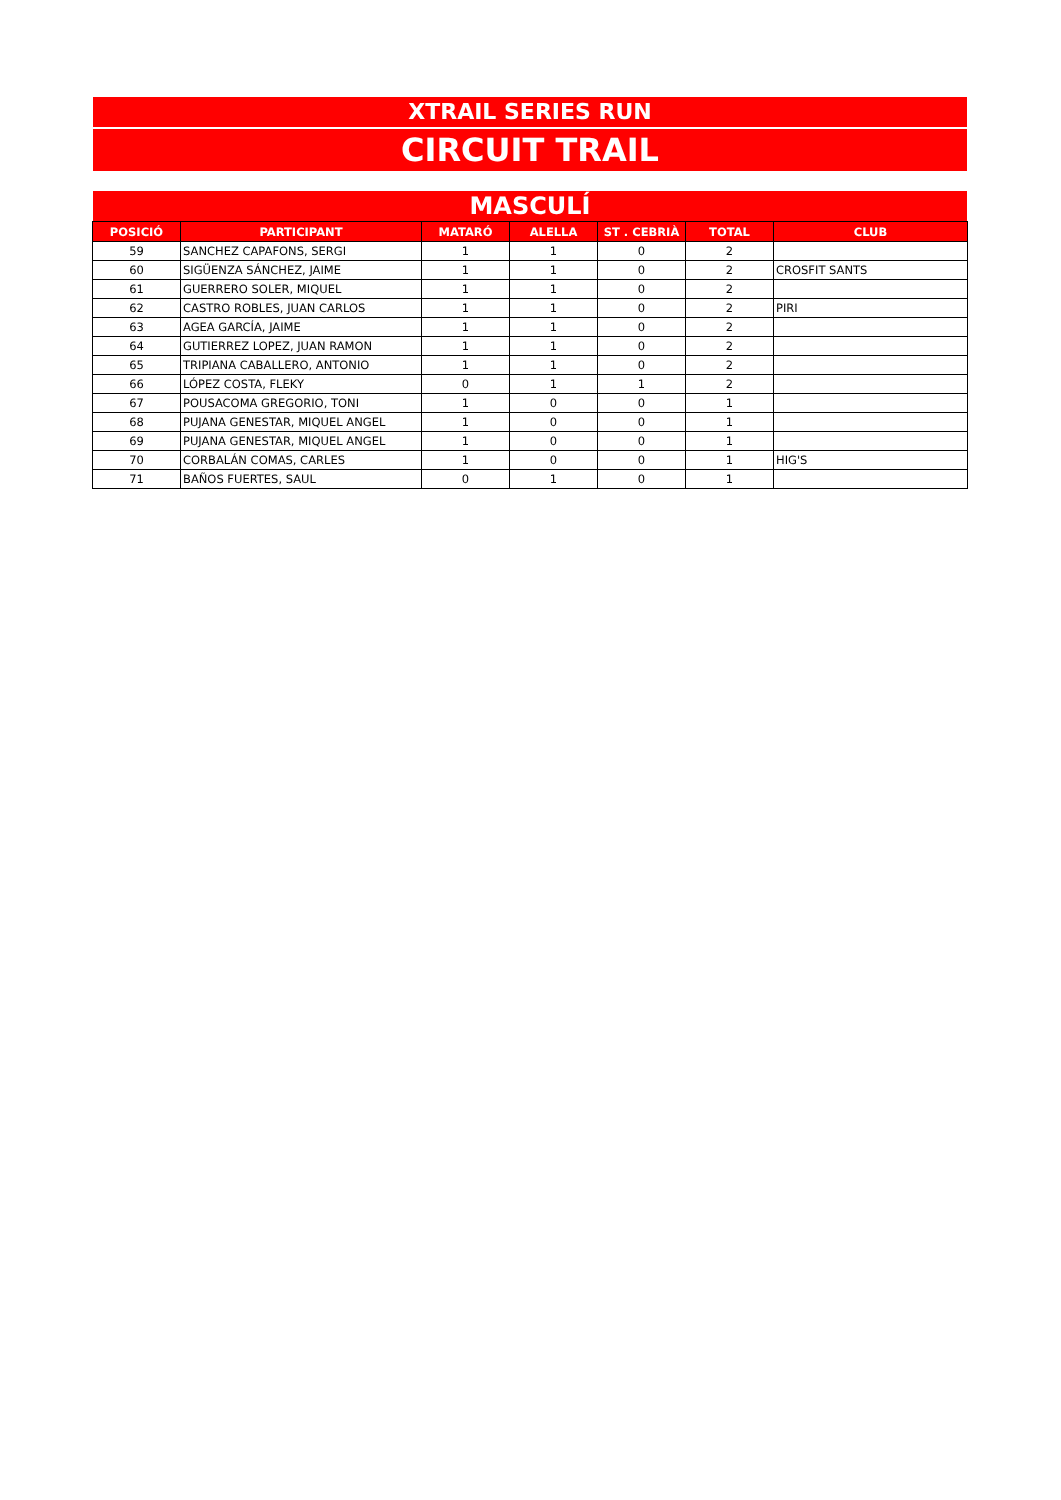XTRAIL SERIES RUN
CIRCUIT TRAIL
MASCULÍ
| POSICIÓ | PARTICIPANT | MATARÓ | ALELLA | ST . CEBRIÀ | TOTAL | CLUB |
| --- | --- | --- | --- | --- | --- | --- |
| 59 | SANCHEZ CAPAFONS, SERGI | 1 | 1 | 0 | 2 | |
| 60 | SIGÜENZA SÁNCHEZ, JAIME | 1 | 1 | 0 | 2 | CROSFIT SANTS |
| 61 | GUERRERO SOLER, MIQUEL | 1 | 1 | 0 | 2 | |
| 62 | CASTRO ROBLES, JUAN CARLOS | 1 | 1 | 0 | 2 | PIRI |
| 63 | AGEA GARCÍA, JAIME | 1 | 1 | 0 | 2 | |
| 64 | GUTIERREZ LOPEZ, JUAN RAMON | 1 | 1 | 0 | 2 | |
| 65 | TRIPIANA CABALLERO, ANTONIO | 1 | 1 | 0 | 2 | |
| 66 | LÓPEZ COSTA, FLEKY | 0 | 1 | 1 | 2 | |
| 67 | POUSACOMA GREGORIO, TONI | 1 | 0 | 0 | 1 | |
| 68 | PUJANA GENESTAR, MIQUEL ANGEL | 1 | 0 | 0 | 1 | |
| 69 | PUJANA GENESTAR, MIQUEL ANGEL | 1 | 0 | 0 | 1 | |
| 70 | CORBALÁN COMAS, CARLES | 1 | 0 | 0 | 1 | HIG'S |
| 71 | BAÑOS FUERTES, SAUL | 0 | 1 | 0 | 1 | |